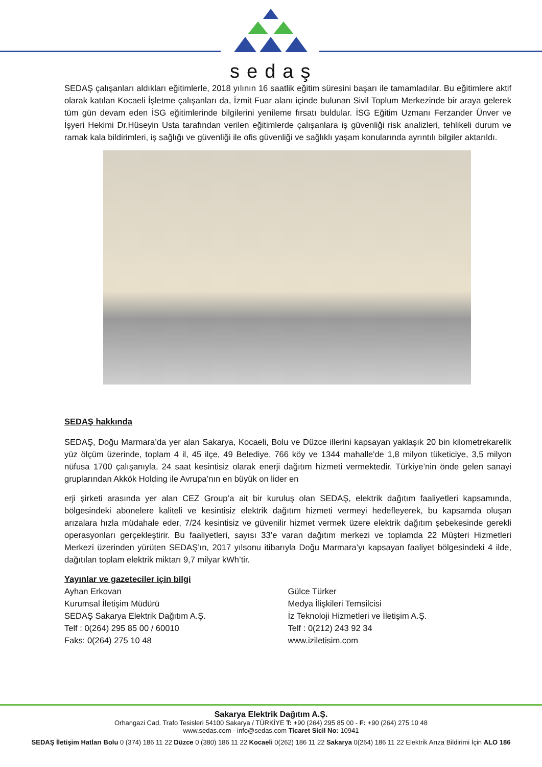sedaş
SEDAŞ çalışanları aldıkları eğitimlerle, 2018 yılının 16 saatlik eğitim süresini başarı ile tamamladılar. Bu eğitimlere aktif olarak katılan Kocaeli İşletme çalışanları da, İzmit Fuar alanı içinde bulunan Sivil Toplum Merkezinde bir araya gelerek tüm gün devam eden İSG eğitimlerinde bilgilerini yenileme fırsatı buldular. İSG Eğitim Uzmanı Ferzander Ünver ve İşyeri Hekimi Dr.Hüseyin Usta tarafından verilen eğitimlerde çalışanlara iş güvenliği risk analizleri, tehlikeli durum ve ramak kala bildirimleri, iş sağlığı ve güvenliği ile ofis güvenliği ve sağlıklı yaşam konularında ayrıntılı bilgiler aktarıldı.
SEDAŞ hakkında
SEDAŞ, Doğu Marmara’da yer alan Sakarya, Kocaeli, Bolu ve Düzce illerini kapsayan yaklaşık 20 bin kilometrekarelik yüz ölçüm üzerinde, toplam 4 il, 45 ilçe, 49 Belediye, 766 köy ve 1344 mahalle'de 1,8 milyon tüketiciye, 3,5 milyon nüfusa 1700 çalışanıyla, 24 saat kesintisiz olarak enerji dağıtım hizmeti vermektedir. Türkiye’nin önde gelen sanayi gruplarından Akkök Holding ile Avrupa’nın en büyük on lider en
erji şirketi arasında yer alan CEZ Group’a ait bir kuruluş olan SEDAŞ, elektrik dağıtım faaliyetleri kapsamında, bölgesindeki abonelere kaliteli ve kesintisiz elektrik dağıtım hizmeti vermeyi hedefleyerek, bu kapsamda oluşan arızalara hızla müdahale eder, 7/24 kesintisiz ve güvenilir hizmet vermek üzere elektrik dağıtım şebekesinde gerekli operasyonları gerçekleştirir. Bu faaliyetleri, sayısı 33’e varan dağıtım merkezi ve toplamda 22 Müşteri Hizmetleri Merkezi üzerinden yürüten SEDAŞ’ın, 2017 yılsonu itibarıyla Doğu Marmara’yı kapsayan faaliyet bölgesindeki 4 ilde, dağıtılan toplam elektrik miktarı 9,7 milyar kWh’tir.
Yayınlar ve gazeteciler için bilgi
Ayhan Erkovan
Kurumsal İletişim Müdürü
SEDAŞ Sakarya Elektrik Dağıtım A.Ş.
Telf : 0(264) 295 85 00 / 60010
Faks: 0(264) 275 10 48
Gülce Türker
Medya İlişkileri Temsilcisi
İz Teknoloji Hizmetleri ve İletişim A.Ş.
Telf : 0(212) 243 92 34
www.iziletisim.com
Sakarya Elektrik Dağıtım A.Ş.
Orhangazi Cad. Trafo Tesisleri 54100 Sakarya / TÜRKİYE T: +90 (264) 295 85 00 - F: +90 (264) 275 10 48
www.sedas.com - info@sedas.com Ticaret Sicil No: 10941
SEDAŞ İletişim Hatları Bolu 0 (374) 186 11 22 Düzce 0 (380) 186 11 22 Kocaeli 0(262) 186 11 22 Sakarya 0(264) 186 11 22 Elektrik Arıza Bildirimi İçin ALO 186